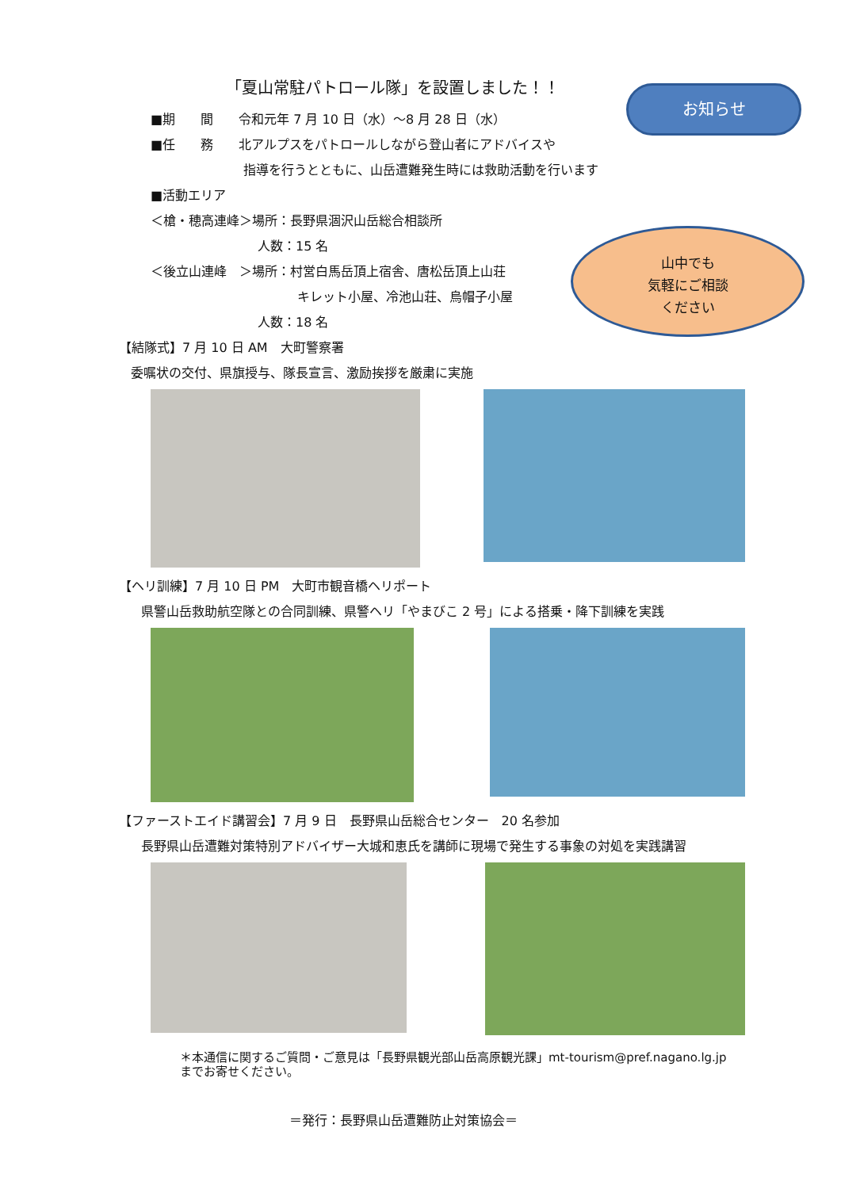「夏山常駐パトロール隊」を設置しました！！
お知らせ
■期　　間　　令和元年 7 月 10 日（水）～8 月 28 日（水）
■任　　務　　北アルプスをパトロールしながら登山者にアドバイスや
　　　　　　　 指導を行うとともに、山岳遭難発生時には救助活動を行います
■活動エリア
＜槍・穂高連峰＞場所：長野県涸沢山岳総合相談所
人数：15 名
＜後立山連峰　＞場所：村営白馬岳頂上宿舎、唐松岳頂上山荘
キレット小屋、冷池山荘、烏帽子小屋
人数：18 名
【結隊式】7 月 10 日 AM　大町警察署
委嘱状の交付、県旗授与、隊長宣言、激励挨拶を厳粛に実施
【ヘリ訓練】7 月 10 日 PM　大町市観音橋ヘリポート
県警山岳救助航空隊との合同訓練、県警ヘリ「やまびこ 2 号」による搭乗・降下訓練を実践
【ファーストエイド講習会】7 月 9 日　長野県山岳総合センター　20 名参加
長野県山岳遭難対策特別アドバイザー大城和恵氏を講師に現場で発生する事象の対処を実践講習
山中でも
気軽にご相談
ください
＊本通信に関するご質問・ご意見は「長野県観光部山岳高原観光課」mt-tourism@pref.nagano.lg.jp
までお寄せください。
＝発行：長野県山岳遭難防止対策協会＝